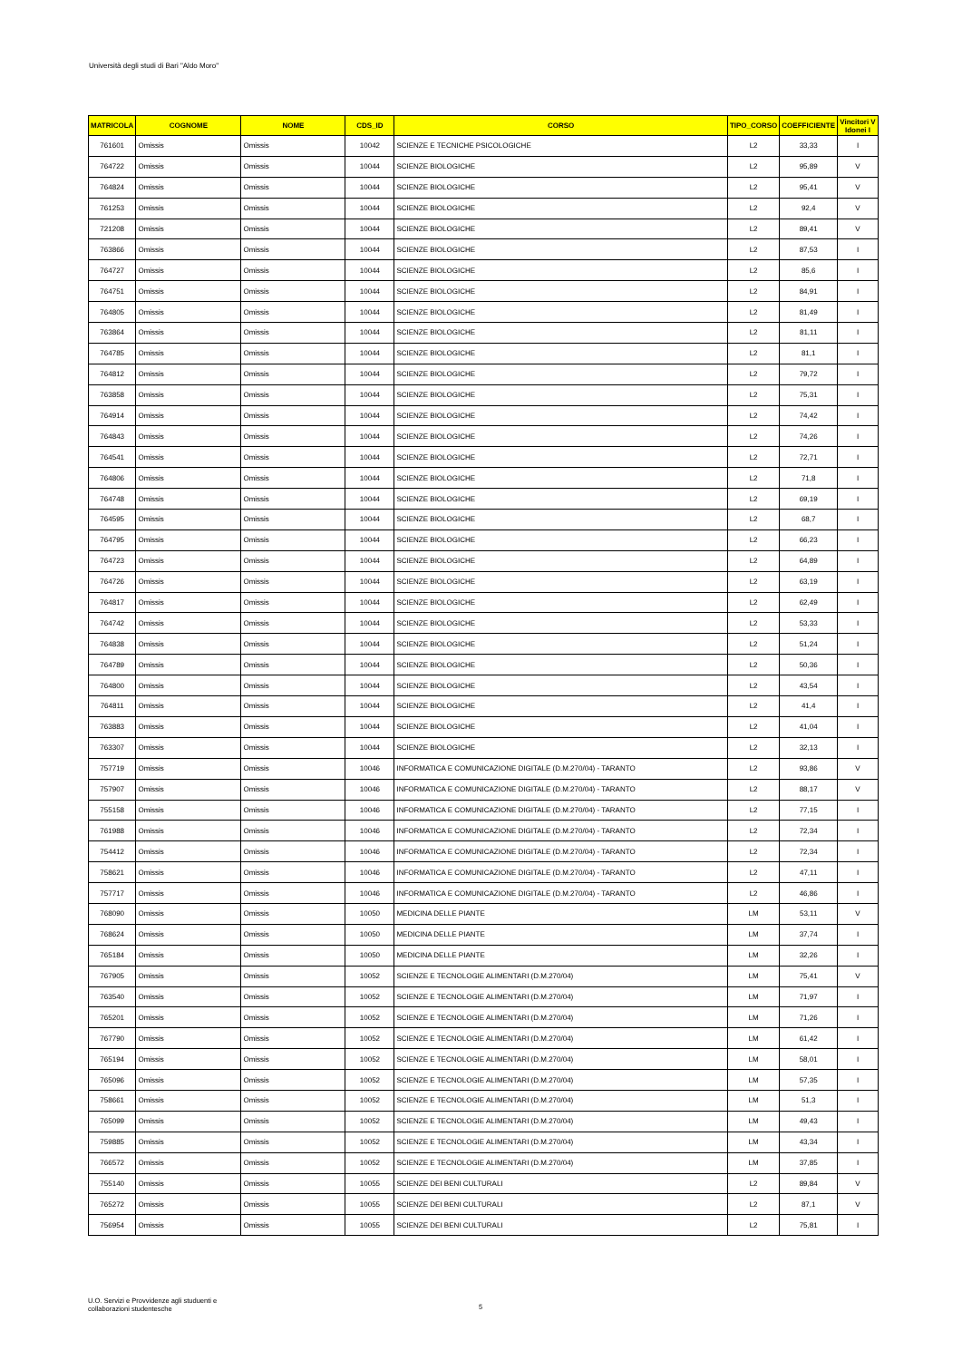Università degli studi di Bari "Aldo Moro"
| MATRICOLA | COGNOME | NOME | CDS_ID | CORSO | TIPO_CORSO | COEFFICIENTE | Vincitori V Idonei I |
| --- | --- | --- | --- | --- | --- | --- | --- |
| 761601 | Omissis | Omissis | 10042 | SCIENZE E TECNICHE PSICOLOGICHE | L2 | 33,33 | I |
| 764722 | Omissis | Omissis | 10044 | SCIENZE BIOLOGICHE | L2 | 95,89 | V |
| 764824 | Omissis | Omissis | 10044 | SCIENZE BIOLOGICHE | L2 | 95,41 | V |
| 761253 | Omissis | Omissis | 10044 | SCIENZE BIOLOGICHE | L2 | 92,4 | V |
| 721208 | Omissis | Omissis | 10044 | SCIENZE BIOLOGICHE | L2 | 89,41 | V |
| 763866 | Omissis | Omissis | 10044 | SCIENZE BIOLOGICHE | L2 | 87,53 | I |
| 764727 | Omissis | Omissis | 10044 | SCIENZE BIOLOGICHE | L2 | 85,6 | I |
| 764751 | Omissis | Omissis | 10044 | SCIENZE BIOLOGICHE | L2 | 84,91 | I |
| 764805 | Omissis | Omissis | 10044 | SCIENZE BIOLOGICHE | L2 | 81,49 | I |
| 763864 | Omissis | Omissis | 10044 | SCIENZE BIOLOGICHE | L2 | 81,11 | I |
| 764785 | Omissis | Omissis | 10044 | SCIENZE BIOLOGICHE | L2 | 81,1 | I |
| 764812 | Omissis | Omissis | 10044 | SCIENZE BIOLOGICHE | L2 | 79,72 | I |
| 763858 | Omissis | Omissis | 10044 | SCIENZE BIOLOGICHE | L2 | 75,31 | I |
| 764914 | Omissis | Omissis | 10044 | SCIENZE BIOLOGICHE | L2 | 74,42 | I |
| 764843 | Omissis | Omissis | 10044 | SCIENZE BIOLOGICHE | L2 | 74,26 | I |
| 764541 | Omissis | Omissis | 10044 | SCIENZE BIOLOGICHE | L2 | 72,71 | I |
| 764806 | Omissis | Omissis | 10044 | SCIENZE BIOLOGICHE | L2 | 71,8 | I |
| 764748 | Omissis | Omissis | 10044 | SCIENZE BIOLOGICHE | L2 | 69,19 | I |
| 764595 | Omissis | Omissis | 10044 | SCIENZE BIOLOGICHE | L2 | 68,7 | I |
| 764795 | Omissis | Omissis | 10044 | SCIENZE BIOLOGICHE | L2 | 66,23 | I |
| 764723 | Omissis | Omissis | 10044 | SCIENZE BIOLOGICHE | L2 | 64,89 | I |
| 764726 | Omissis | Omissis | 10044 | SCIENZE BIOLOGICHE | L2 | 63,19 | I |
| 764817 | Omissis | Omissis | 10044 | SCIENZE BIOLOGICHE | L2 | 62,49 | I |
| 764742 | Omissis | Omissis | 10044 | SCIENZE BIOLOGICHE | L2 | 53,33 | I |
| 764838 | Omissis | Omissis | 10044 | SCIENZE BIOLOGICHE | L2 | 51,24 | I |
| 764789 | Omissis | Omissis | 10044 | SCIENZE BIOLOGICHE | L2 | 50,36 | I |
| 764800 | Omissis | Omissis | 10044 | SCIENZE BIOLOGICHE | L2 | 43,54 | I |
| 764811 | Omissis | Omissis | 10044 | SCIENZE BIOLOGICHE | L2 | 41,4 | I |
| 763883 | Omissis | Omissis | 10044 | SCIENZE BIOLOGICHE | L2 | 41,04 | I |
| 763307 | Omissis | Omissis | 10044 | SCIENZE BIOLOGICHE | L2 | 32,13 | I |
| 757719 | Omissis | Omissis | 10046 | INFORMATICA E COMUNICAZIONE DIGITALE (D.M.270/04) - TARANTO | L2 | 93,86 | V |
| 757907 | Omissis | Omissis | 10046 | INFORMATICA E COMUNICAZIONE DIGITALE (D.M.270/04) - TARANTO | L2 | 88,17 | V |
| 755158 | Omissis | Omissis | 10046 | INFORMATICA E COMUNICAZIONE DIGITALE (D.M.270/04) - TARANTO | L2 | 77,15 | I |
| 761988 | Omissis | Omissis | 10046 | INFORMATICA E COMUNICAZIONE DIGITALE (D.M.270/04) - TARANTO | L2 | 72,34 | I |
| 754412 | Omissis | Omissis | 10046 | INFORMATICA E COMUNICAZIONE DIGITALE (D.M.270/04) - TARANTO | L2 | 72,34 | I |
| 758621 | Omissis | Omissis | 10046 | INFORMATICA E COMUNICAZIONE DIGITALE (D.M.270/04) - TARANTO | L2 | 47,11 | I |
| 757717 | Omissis | Omissis | 10046 | INFORMATICA E COMUNICAZIONE DIGITALE (D.M.270/04) - TARANTO | L2 | 46,86 | I |
| 768090 | Omissis | Omissis | 10050 | MEDICINA DELLE PIANTE | LM | 53,11 | V |
| 768624 | Omissis | Omissis | 10050 | MEDICINA DELLE PIANTE | LM | 37,74 | I |
| 765184 | Omissis | Omissis | 10050 | MEDICINA DELLE PIANTE | LM | 32,26 | I |
| 767905 | Omissis | Omissis | 10052 | SCIENZE E TECNOLOGIE ALIMENTARI (D.M.270/04) | LM | 75,41 | V |
| 763540 | Omissis | Omissis | 10052 | SCIENZE E TECNOLOGIE ALIMENTARI (D.M.270/04) | LM | 71,97 | I |
| 765201 | Omissis | Omissis | 10052 | SCIENZE E TECNOLOGIE ALIMENTARI (D.M.270/04) | LM | 71,26 | I |
| 767790 | Omissis | Omissis | 10052 | SCIENZE E TECNOLOGIE ALIMENTARI (D.M.270/04) | LM | 61,42 | I |
| 765194 | Omissis | Omissis | 10052 | SCIENZE E TECNOLOGIE ALIMENTARI (D.M.270/04) | LM | 58,01 | I |
| 765096 | Omissis | Omissis | 10052 | SCIENZE E TECNOLOGIE ALIMENTARI (D.M.270/04) | LM | 57,35 | I |
| 758661 | Omissis | Omissis | 10052 | SCIENZE E TECNOLOGIE ALIMENTARI (D.M.270/04) | LM | 51,3 | I |
| 765099 | Omissis | Omissis | 10052 | SCIENZE E TECNOLOGIE ALIMENTARI (D.M.270/04) | LM | 49,43 | I |
| 759885 | Omissis | Omissis | 10052 | SCIENZE E TECNOLOGIE ALIMENTARI (D.M.270/04) | LM | 43,34 | I |
| 766572 | Omissis | Omissis | 10052 | SCIENZE E TECNOLOGIE ALIMENTARI (D.M.270/04) | LM | 37,85 | I |
| 755140 | Omissis | Omissis | 10055 | SCIENZE DEI BENI CULTURALI | L2 | 89,84 | V |
| 765272 | Omissis | Omissis | 10055 | SCIENZE DEI BENI CULTURALI | L2 | 87,1 | V |
| 756954 | Omissis | Omissis | 10055 | SCIENZE DEI BENI CULTURALI | L2 | 75,81 | I |
U.O. Servizi e Provvidenze agli studuenti e
collaborazioni studentesche
5